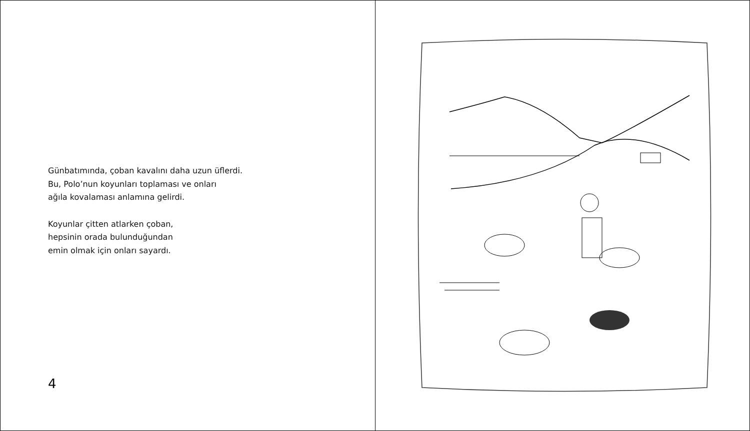Günbatımında, çoban kavalını daha uzun üflerdi.
Bu, Polo’nun koyunları toplaması ve onları
ağıla kovalaması anlamına gelirdi.
Koyunlar çitten atlarken çoban,
hepsinin orada bulunduğundan
emin olmak için onları sayardı.
4